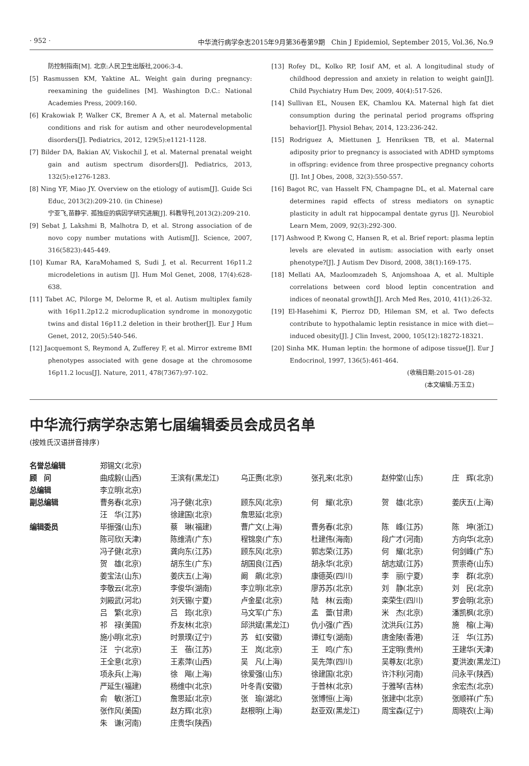· 952 · 中华流行病学杂志2015年9月第36卷第9期　Chin J Epidemiol, September 2015, Vol.36, No.9
防控制指南[M]. 北京:人民卫生出版社,2006:3-4.
[5] Rasmussen KM, Yaktine AL. Weight gain during pregnancy: reexamining the guidelines [M]. Washington D.C.: National Academies Press, 2009:160.
[6] Krakowiak P, Walker CK, Bremer A A, et al. Maternal metabolic conditions and risk for autism and other neurodevelopmental disorders[J]. Pediatrics, 2012, 129(5):e1121-1128.
[7] Bilder DA, Bakian AV, Viskochil J, et al. Maternal prenatal weight gain and autism spectrum disorders[J]. Pediatrics, 2013, 132(5):e1276-1283.
[8] Ning YF, Miao JY. Overview on the etiology of autism[J]. Guide Sci Educ, 2013(2):209-210. (in Chinese)
宁亚飞,苗静宇. 孤独症的病因学研究进展[J]. 科教导刊,2013(2):209-210.
[9] Sebat J, Lakshmi B, Malhotra D, et al. Strong association of de novo copy number mutations with Autism[J]. Science, 2007, 316(5823):445-449.
[10] Kumar RA, KaraMohamed S, Sudi J, et al. Recurrent 16p11.2 microdeletions in autism [J]. Hum Mol Genet, 2008, 17(4):628-638.
[11] Tabet AC, Pilorge M, Delorme R, et al. Autism multiplex family with 16p11.2p12.2 microduplication syndrome in monozygotic twins and distal 16p11.2 deletion in their brother[J]. Eur J Hum Genet, 2012, 20(5):540-546.
[12] Jacquemont S, Reymond A, Zufferey F, et al. Mirror extreme BMI phenotypes associated with gene dosage at the chromosome 16p11.2 locus[J]. Nature, 2011, 478(7367):97-102.
[13] Rofey DL, Kolko RP, Iosif AM, et al. A longitudinal study of childhood depression and anxiety in relation to weight gain[J]. Child Psychiatry Hum Dev, 2009, 40(4):517-526.
[14] Sullivan EL, Nousen EK, Chamlou KA. Maternal high fat diet consumption during the perinatal period programs offspring behavior[J]. Physiol Behav, 2014, 123:236-242.
[15] Rodriguez A, Miettunen J, Henriksen TB, et al. Maternal adiposity prior to pregnancy is associated with ADHD symptoms in offspring: evidence from three prospective pregnancy cohorts [J]. Int J Obes, 2008, 32(3):550-557.
[16] Bagot RC, van Hasselt FN, Champagne DL, et al. Maternal care determines rapid effects of stress mediators on synaptic plasticity in adult rat hippocampal dentate gyrus [J]. Neurobiol Learn Mem, 2009, 92(3):292-300.
[17] Ashwood P, Kwong C, Hansen R, et al. Brief report: plasma leptin levels are elevated in autism: association with early onset phenotype?[J]. J Autism Dev Disord, 2008, 38(1):169-175.
[18] Mellati AA, Mazloomzadeh S, Anjomshoaa A, et al. Multiple correlations between cord blood leptin concentration and indices of neonatal growth[J]. Arch Med Res, 2010, 41(1):26-32.
[19] El-Hasehimi K, Pierroz DD, Hileman SM, et al. Two defects contribute to hypothalamic leptin resistance in mice with diet—induced obesity[J]. J Clin Invest, 2000, 105(12):18272-18321.
[20] Sinha MK. Human leptin: the hormone of adipose tissue[J]. Eur J Endocrinol, 1997, 136(5):461-464.
(收稿日期:2015-01-28)
(本文编辑:万玉立)
中华流行病学杂志第七届编辑委员会成员名单
(按姓氏汉语拼音排序)
| 名誉总编辑 | 郑锡文(北京) | | | | | |
| 顾 问 | 曲成毅(山西) | 王滨有(黑龙江) | 乌正赉(北京) | 张孔来(北京) | 赵仲堂(山东) | 庄 辉(北京) |
| 总编辑 | 李立明(北京) | | | | | |
| 副总编辑 | 曹务春(北京) | 冯子健(北京) | 顾东风(北京) | 何 耀(北京) | 贺 雄(北京) | 姜庆五(上海) |
| | 汪 华(江苏) | 徐建国(北京) | 詹思延(北京) | | | |
| 编辑委员 | 毕振强(山东) | 蔡 琳(福建) | 曹广文(上海) | 曹务春(北京) | 陈 峰(江苏) | 陈 坤(浙江) |
| | 陈可欣(天津) | 陈维清(广东) | 程锦泉(广东) | 杜建伟(海南) | 段广才(河南) | 方向华(北京) |
| | 冯子健(北京) | 龚向东(江苏) | 顾东风(北京) | 郭志荣(江苏) | 何 耀(北京) | 何剑峰(广东) |
| | 贺 雄(北京) | 胡东生(广东) | 胡国良(江西) | 胡永华(北京) | 胡志斌(江苏) | 贾崇奇(山东) |
| | 姜宝法(山东) | 姜庆五(上海) | 阚 飙(北京) | 康德英(四川) | 李 丽(宁夏) | 李 群(北京) |
| | 李敬云(北京) | 李俊华(湖南) | 李立明(北京) | 廖苏苏(北京) | 刘 静(北京) | 刘 民(北京) |
| | 刘殿武(河北) | 刘天锡(宁夏) | 卢金星(北京) | 陆 林(云南) | 栾荣生(四川) | 罗会明(北京) |
| | 吕 繁(北京) | 吕 筠(北京) | 马文军(广东) | 孟 蕾(甘肃) | 米 杰(北京) | 潘凯枫(北京) |
| | 祁 禄(美国) | 乔友林(北京) | 邱洪斌(黑龙江) | 仇小强(广西) | 沈洪兵(江苏) | 施 榕(上海) |
| | 施小明(北京) | 时景璞(辽宁) | 苏 虹(安徽) | 谭红专(湖南) | 唐金陵(香港) | 汪 华(江苏) |
| | 汪 宁(北京) | 王 蓓(江苏) | 王 岚(北京) | 王 鸣(广东) | 王定明(贵州) | 王建华(天津) |
| | 王全意(北京) | 王素萍(山西) | 吴 凡(上海) | 吴先萍(四川) | 吴尊友(北京) | 夏洪波(黑龙江) |
| | 项永兵(上海) | 徐 飚(上海) | 徐爱强(山东) | 徐建国(北京) | 许汴利(河南) | 闫永平(陕西) |
| | 严延生(福建) | 杨维中(北京) | 叶冬青(安徽) | 于普林(北京) | 于雅琴(吉林) | 余宏杰(北京) |
| | 俞 敏(浙江) | 詹思延(北京) | 张 瑜(湖北) | 张博恒(上海) | 张建中(北京) | 张顺祥(广东) |
| | 张作风(美国) | 赵方辉(北京) | 赵根明(上海) | 赵亚双(黑龙江) | 周宝森(辽宁) | 周晓农(上海) |
| | 朱 谦(河南) | 庄贵华(陕西) | | | | |